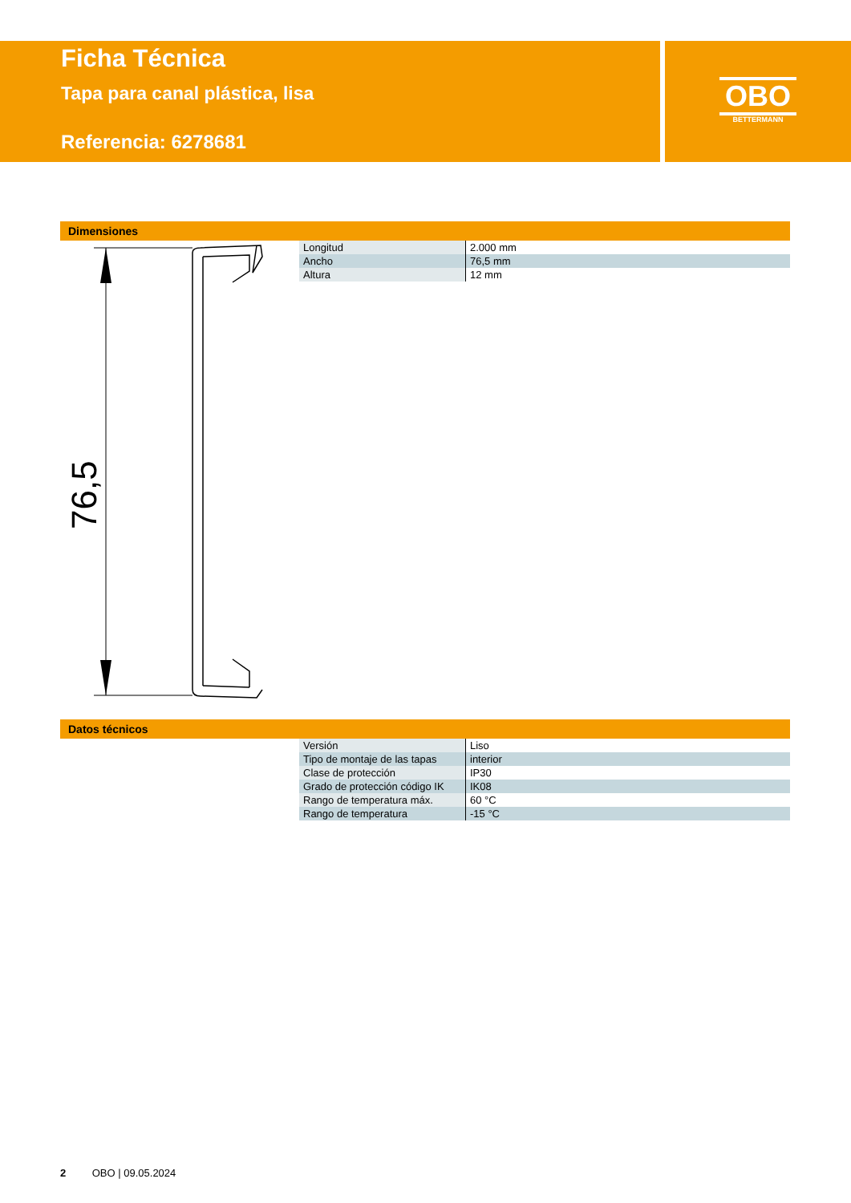Ficha Técnica
Tapa para canal plástica, lisa
Referencia: 6278681
OBO
BETTERMANN
Dimensiones
76,5
| Longitud | 2.000 mm |
| Ancho | 76,5 mm |
| Altura | 12 mm |
Datos técnicos
| Versión | Liso |
| Tipo de montaje de las tapas | interior |
| Clase de protección | IP30 |
| Grado de protección código IK | IK08 |
| Rango de temperatura máx. | 60 °C |
| Rango de temperatura | -15 °C |
2 OBO | 09.05.2024